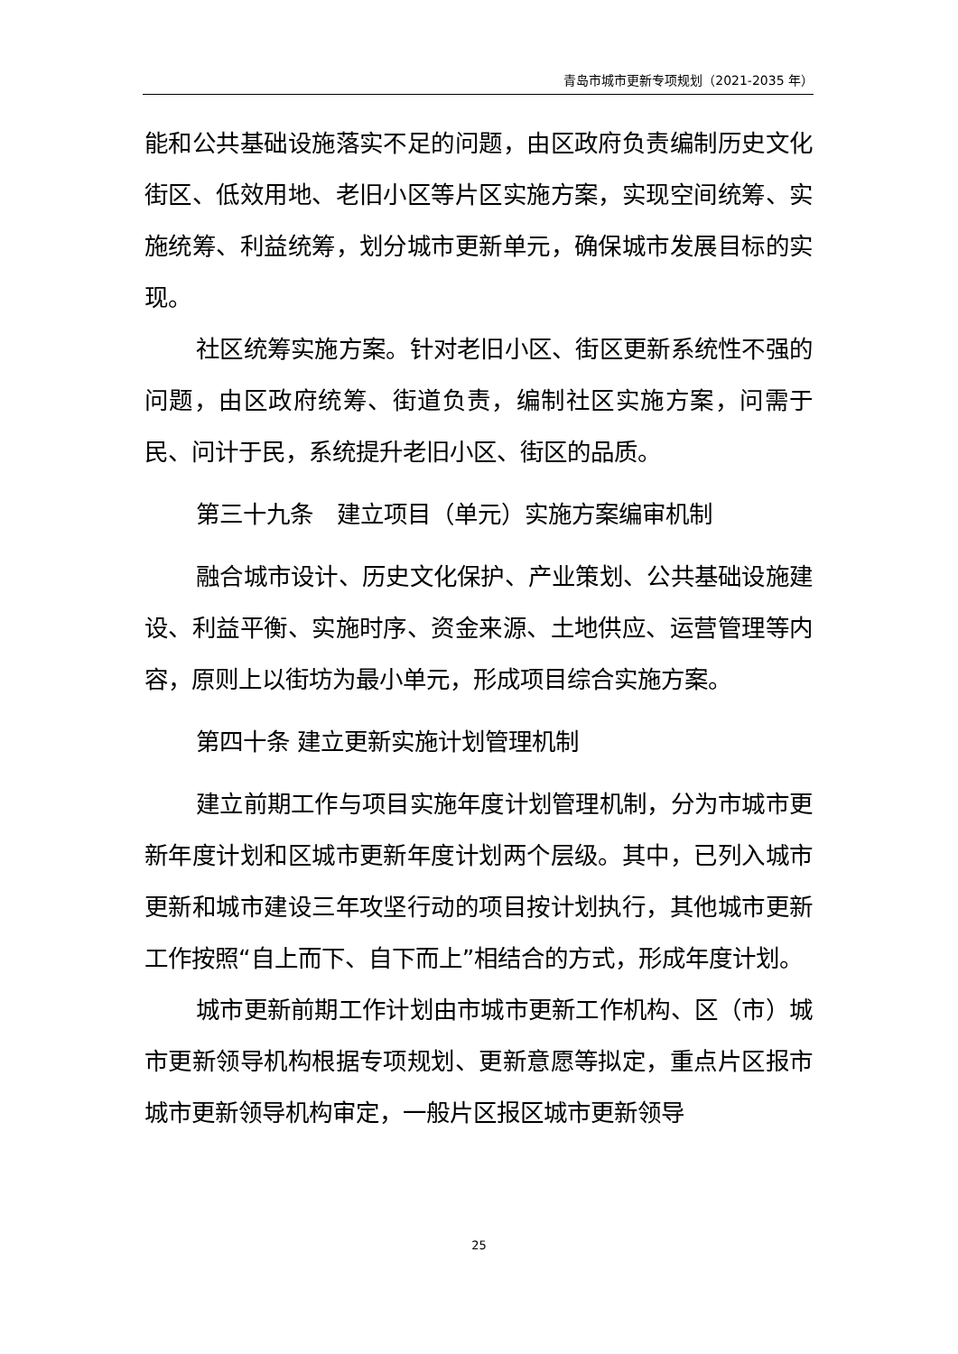青岛市城市更新专项规划（2021-2035 年）
能和公共基础设施落实不足的问题，由区政府负责编制历史文化街区、低效用地、老旧小区等片区实施方案，实现空间统筹、实施统筹、利益统筹，划分城市更新单元，确保城市发展目标的实现。
社区统筹实施方案。针对老旧小区、街区更新系统性不强的问题，由区政府统筹、街道负责，编制社区实施方案，问需于民、问计于民，系统提升老旧小区、街区的品质。
第三十九条　建立项目（单元）实施方案编审机制
融合城市设计、历史文化保护、产业策划、公共基础设施建设、利益平衡、实施时序、资金来源、土地供应、运营管理等内容，原则上以街坊为最小单元，形成项目综合实施方案。
第四十条 建立更新实施计划管理机制
建立前期工作与项目实施年度计划管理机制，分为市城市更新年度计划和区城市更新年度计划两个层级。其中，已列入城市更新和城市建设三年攻坚行动的项目按计划执行，其他城市更新工作按照“自上而下、自下而上”相结合的方式，形成年度计划。
城市更新前期工作计划由市城市更新工作机构、区（市）城市更新领导机构根据专项规划、更新意愿等拟定，重点片区报市城市更新领导机构审定，一般片区报区城市更新领导
25